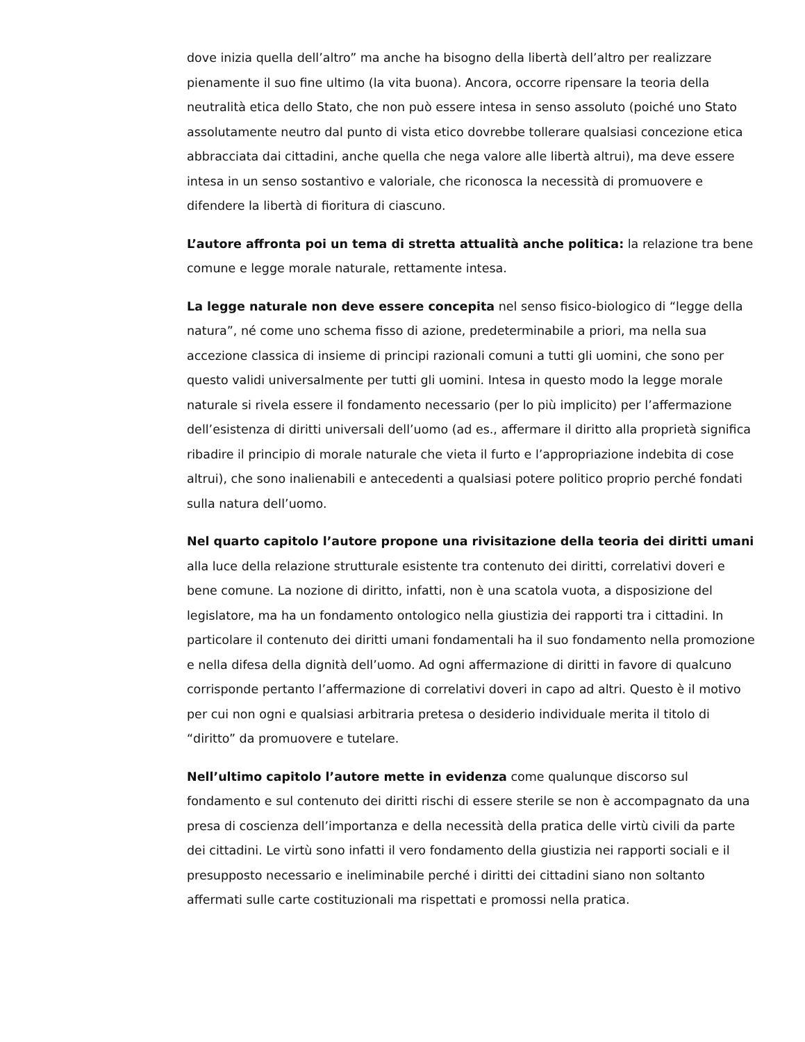dove inizia quella dell’altro” ma anche ha bisogno della libertà dell’altro per realizzare pienamente il suo fine ultimo (la vita buona). Ancora, occorre ripensare la teoria della neutralità etica dello Stato, che non può essere intesa in senso assoluto (poiché uno Stato assolutamente neutro dal punto di vista etico dovrebbe tollerare qualsiasi concezione etica abbracciata dai cittadini, anche quella che nega valore alle libertà altrui), ma deve essere intesa in un senso sostantivo e valoriale, che riconosca la necessità di promuovere e difendere la libertà di fioritura di ciascuno.
L’autore affronta poi un tema di stretta attualità anche politica: la relazione tra bene comune e legge morale naturale, rettamente intesa.
La legge naturale non deve essere concepita nel senso fisico-biologico di “legge della natura”, né come uno schema fisso di azione, predeterminabile a priori, ma nella sua accezione classica di insieme di principi razionali comuni a tutti gli uomini, che sono per questo validi universalmente per tutti gli uomini. Intesa in questo modo la legge morale naturale si rivela essere il fondamento necessario (per lo più implicito) per l’affermazione dell’esistenza di diritti universali dell’uomo (ad es., affermare il diritto alla proprietà significa ribadire il principio di morale naturale che vieta il furto e l’appropriazione indebita di cose altrui), che sono inalienabili e antecedenti a qualsiasi potere politico proprio perché fondati sulla natura dell’uomo.
Nel quarto capitolo l’autore propone una rivisitazione della teoria dei diritti umani alla luce della relazione strutturale esistente tra contenuto dei diritti, correlativi doveri e bene comune. La nozione di diritto, infatti, non è una scatola vuota, a disposizione del legislatore, ma ha un fondamento ontologico nella giustizia dei rapporti tra i cittadini. In particolare il contenuto dei diritti umani fondamentali ha il suo fondamento nella promozione e nella difesa della dignità dell’uomo. Ad ogni affermazione di diritti in favore di qualcuno corrisponde pertanto l’affermazione di correlativi doveri in capo ad altri. Questo è il motivo per cui non ogni e qualsiasi arbitraria pretesa o desiderio individuale merita il titolo di “diritto” da promuovere e tutelare.
Nell’ultimo capitolo l’autore mette in evidenza come qualunque discorso sul fondamento e sul contenuto dei diritti rischi di essere sterile se non è accompagnato da una presa di coscienza dell’importanza e della necessità della pratica delle virtù civili da parte dei cittadini. Le virtù sono infatti il vero fondamento della giustizia nei rapporti sociali e il presupposto necessario e ineliminabile perché i diritti dei cittadini siano non soltanto affermati sulle carte costituzionali ma rispettati e promossi nella pratica.